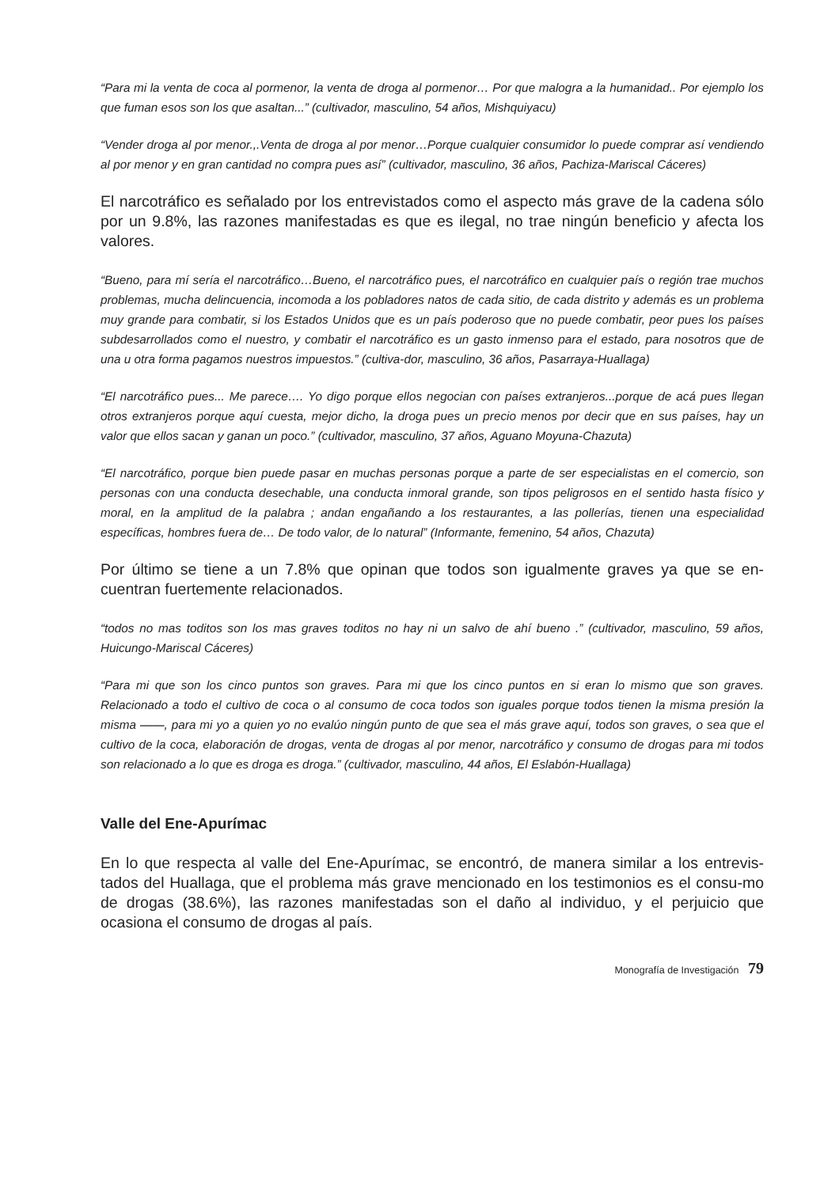“Para mi la venta de coca al pormenor, la venta de droga al pormenor… Por que malogra a la humanidad.. Por ejemplo los que fuman esos son los que asaltan...” (cultivador, masculino, 54 años, Mishquiyacu)
“Vender droga al por menor.,.Venta de droga al por menor…Porque cualquier consumidor lo puede comprar así vendiendo al por menor y en gran cantidad no compra pues así” (cultivador, masculino, 36 años, Pachiza-Mariscal Cáceres)
El narcotráfico es señalado por los entrevistados como el aspecto más grave de la cadena sólo por un 9.8%, las razones manifestadas es que es ilegal, no trae ningún beneficio y afecta los valores.
“Bueno, para mí sería el narcotráfico…Bueno, el narcotráfico pues, el narcotráfico en cualquier país o región trae muchos problemas, mucha delincuencia, incomoda a los pobladores natos de cada sitio, de cada distrito y además es un problema muy grande para combatir, si los Estados Unidos que es un país poderoso que no puede combatir, peor pues los países subdesarrollados como el nuestro, y combatir el narcotráfico es un gasto inmenso para el estado, para nosotros que de una u otra forma pagamos nuestros impuestos.” (cultiva-dor, masculino, 36 años, Pasarraya-Huallaga)
“El narcotráfico pues... Me parece…. Yo digo porque ellos negocian con países extranjeros...porque de acá pues llegan otros extranjeros porque aquí cuesta, mejor dicho, la droga pues un precio menos por decir que en sus países, hay un valor que ellos sacan y ganan un poco.” (cultivador, masculino, 37 años, Aguano Moyuna-Chazuta)
“El narcotráfico, porque bien puede pasar en muchas personas porque a parte de ser especialistas en el comercio, son personas con una conducta desechable, una conducta inmoral grande, son tipos peligrosos en el sentido hasta físico y moral, en la amplitud de la palabra ; andan engañando a los restaurantes, a las pollerías, tienen una especialidad específicas, hombres fuera de… De todo valor, de lo natural” (Informante, femenino, 54 años, Chazuta)
Por último se tiene a un 7.8% que opinan que todos son igualmente graves ya que se en-cuentran fuertemente relacionados.
“todos no mas toditos son los mas graves toditos no hay ni un salvo de ahí bueno .” (cultivador, masculino, 59 años, Huicungo-Mariscal Cáceres)
“Para mi que son los cinco puntos son graves. Para mi que los cinco puntos en si eran lo mismo que son graves. Relacionado a todo el cultivo de coca o al consumo de coca todos son iguales porque todos tienen la misma presión la misma ——, para mi yo a quien yo no evalúo ningún punto de que sea el más grave aquí, todos son graves, o sea que el cultivo de la coca, elaboración de drogas, venta de drogas al por menor, narcotráfico y consumo de drogas para mi todos son relacionado a lo que es droga es droga.” (cultivador, masculino, 44 años, El Eslabón-Huallaga)
Valle del Ene-Apurímac
En lo que respecta al valle del Ene-Apurímac, se encontró, de manera similar a los entrevis-tados del Huallaga, que el problema más grave mencionado en los testimonios es el consu-mo de drogas (38.6%), las razones manifestadas son el daño al individuo, y el perjuicio que ocasiona el consumo de drogas al país.
Monografía de Investigación 79